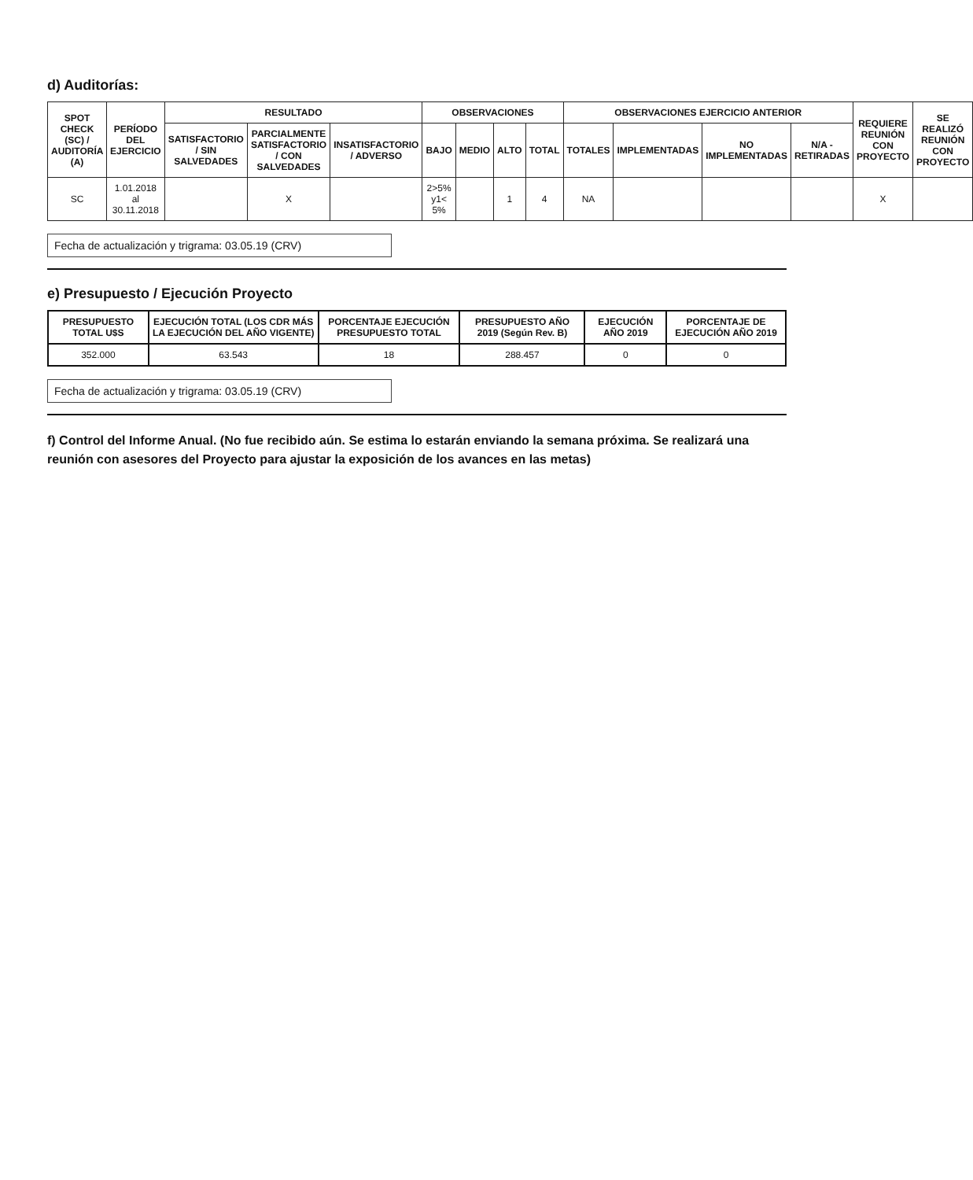d) Auditorías:
| SPOT CHECK (SC) / AUDITORÍA (A) | PERÍODO DEL EJERCICIO | RESULTADO | | | OBSERVACIONES | | | | OBSERVACIONES EJERCICIO ANTERIOR | | | | REQUIERE REUNIÓN CON PROYECTO | SE REALIZÓ REUNIÓN CON PROYECTO |
| --- | --- | --- | --- | --- | --- | --- | --- | --- | --- | --- | --- | --- | --- | --- |
| | | SATISFACTORIO / SIN SALVEDADES | PARCIALMENTE SATISFACTORIO / CON SALVEDADES | INSATISFACTORIO / ADVERSO | BAJO | MEDIO | ALTO | TOTAL | TOTALES | IMPLEMENTADAS | NO IMPLEMENTADAS | N/A - RETIRADAS | | |
| SC | 1.01.2018 al 30.11.2018 | | X | | 2>5% y1< 5% | | 1 | 4 | NA | | | | X | |
Fecha de actualización y trigrama: 03.05.19 (CRV)
e) Presupuesto / Ejecución Proyecto
| PRESUPUESTO TOTAL U$S | EJECUCIÓN TOTAL (LOS CDR MÁS LA EJECUCIÓN DEL AÑO VIGENTE) | PORCENTAJE EJECUCIÓN PRESUPUESTO TOTAL | PRESUPUESTO AÑO 2019 (Según Rev. B) | EJECUCIÓN AÑO 2019 | PORCENTAJE DE EJECUCIÓN AÑO 2019 |
| --- | --- | --- | --- | --- | --- |
| 352.000 | 63.543 | 18 | 288.457 | 0 | 0 |
Fecha de actualización y trigrama: 03.05.19 (CRV)
f) Control del Informe Anual. (No fue recibido aún. Se estima lo estarán enviando la semana próxima. Se realizará una reunión con asesores del Proyecto para ajustar la exposición de los avances en las metas)